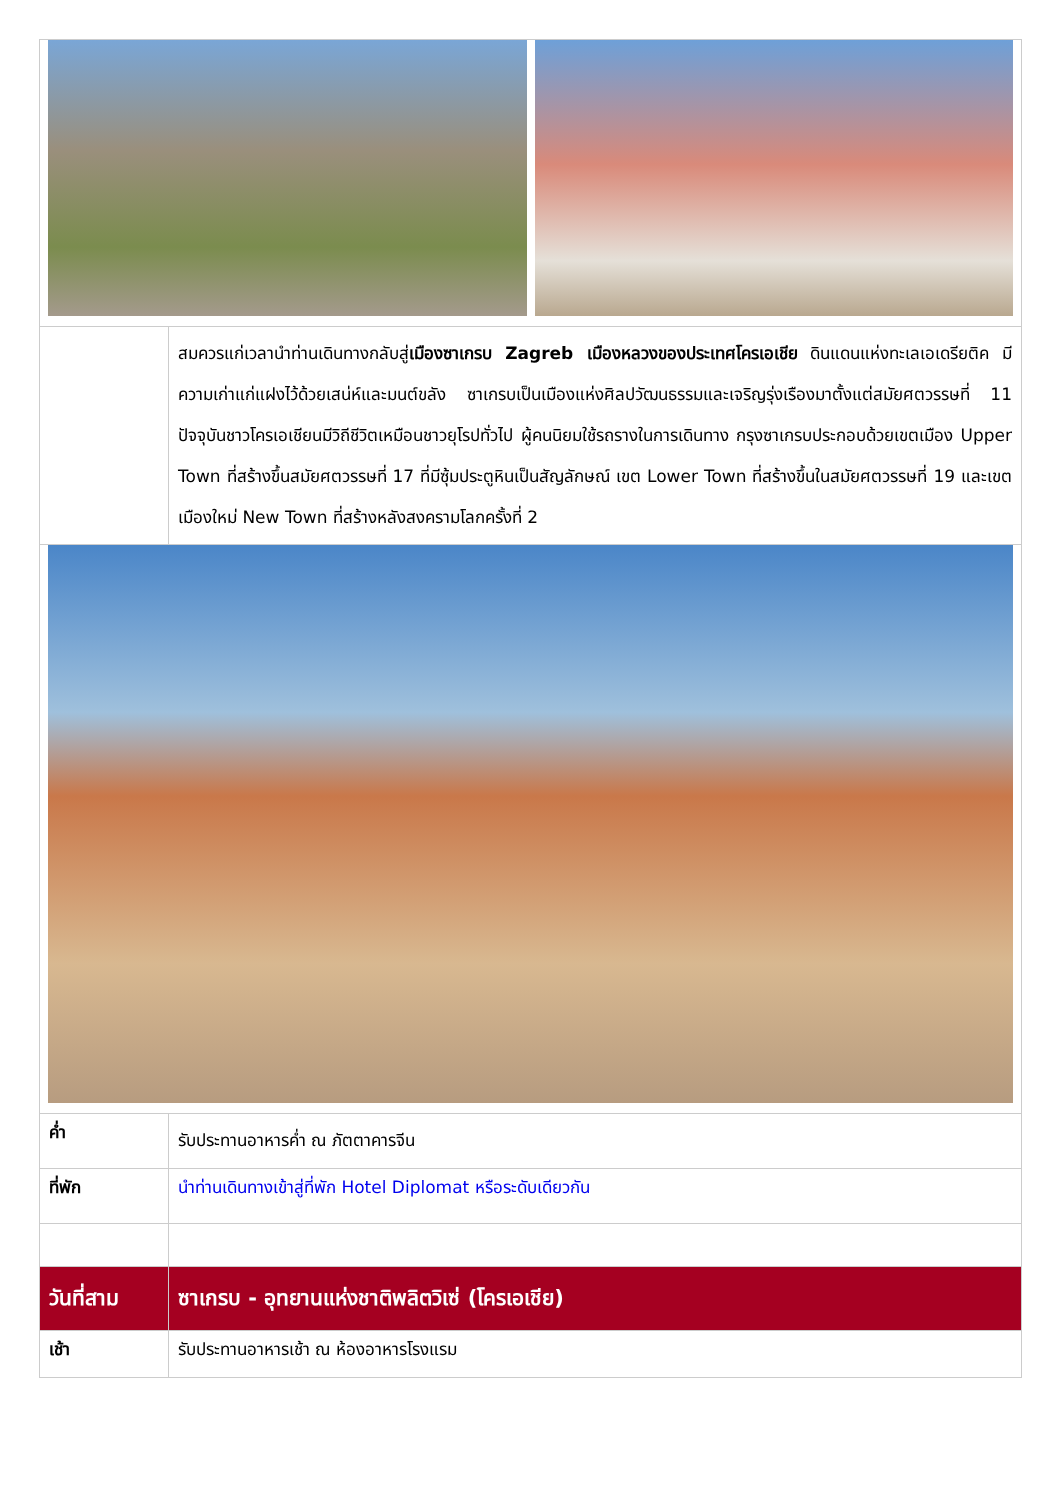| | สมควรแก่เวลานำท่านเดินทางกลับสู่ เมืองซาเกรบ Zagreb เมืองหลวงของประเทศโครเอเชีย ดินแดนแห่งทะเลเอเดรียติค มีความเก่าแก่แฝงไว้ด้วยเสน่ห์และมนต์ขลัง ซาเกรบเป็นเมืองแห่งศิลปวัฒนธรรมและเจริญรุ่งเรืองมาตั้งแต่สมัยศตวรรษที่ 11 ปัจจุบันชาวโครเอเชียนมีวิถีชีวิตเหมือนชาวยุโรปทั่วไป ผู้คนนิยมใช้รถรางในการเดินทาง กรุงซาเกรบประกอบด้วยเขตเมือง Upper Town ที่สร้างขึ้นสมัยศตวรรษที่ 17 ที่มีซุ้มประตูหินเป็นสัญลักษณ์ เขต Lower Town ที่สร้างขึ้นในสมัยศตวรรษที่ 19 และเขตเมืองใหม่ New Town ที่สร้างหลังสงครามโลกครั้งที่ 2 |
| ค่ำ | รับประทานอาหารค่ำ ณ ภัตตาคารจีน |
| ที่พัก | นำท่านเดินทางเข้าสู่ที่พัก Hotel Diplomat หรือระดับเดียวกัน |
| วันที่สาม | ซาเกรบ - อุทยานแห่งชาติพลิตวิเซ่ (โครเอเชีย) |
| เช้า | รับประทานอาหารเช้า ณ ห้องอาหารโรงแรม |